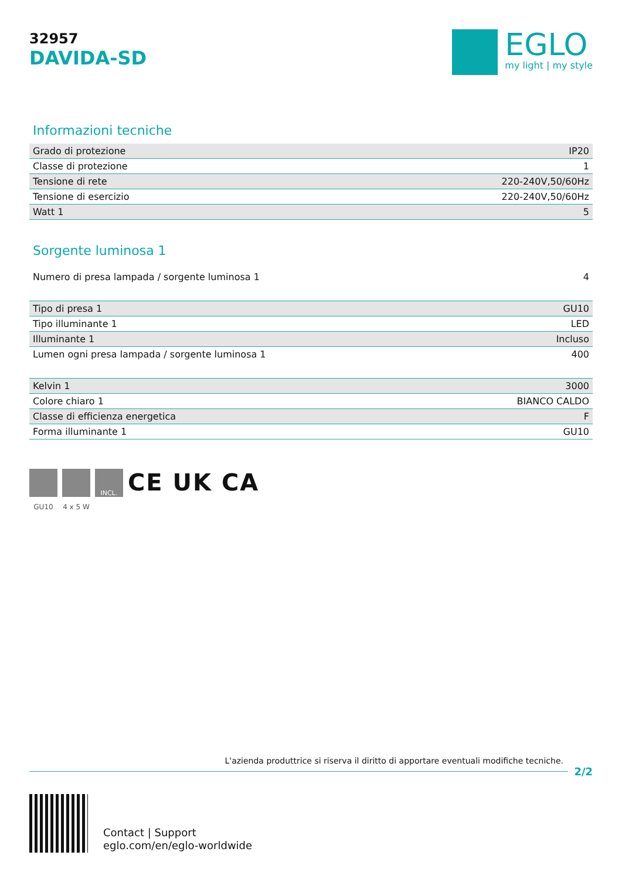32957
DAVIDA-SD
EGLO
my light | my style
Informazioni tecniche
| Grado di protezione | IP20 |
| Classe di protezione | 1 |
| Tensione di rete | 220-240V,50/60Hz |
| Tensione di esercizio | 220-240V,50/60Hz |
| Watt 1 | 5 |
Sorgente luminosa 1
| Numero di presa lampada / sorgente luminosa 1 | 4 |
| Tipo di presa 1 | GU10 |
| Tipo illuminante 1 | LED |
| Illuminante 1 | Incluso |
| Lumen ogni presa lampada / sorgente luminosa 1 | 400 |
| Kelvin 1 | 3000 |
| Colore chiaro 1 | BIANCO CALDO |
| Classe di efficienza energetica | F |
| Forma illuminante 1 | GU10 |
GU10 4 x 5 W
INCL.
CE UK CA
L'azienda produttrice si riserva il diritto di apportare eventuali modifiche tecniche.
2/2
Contact | Support
eglo.com/en/eglo-worldwide